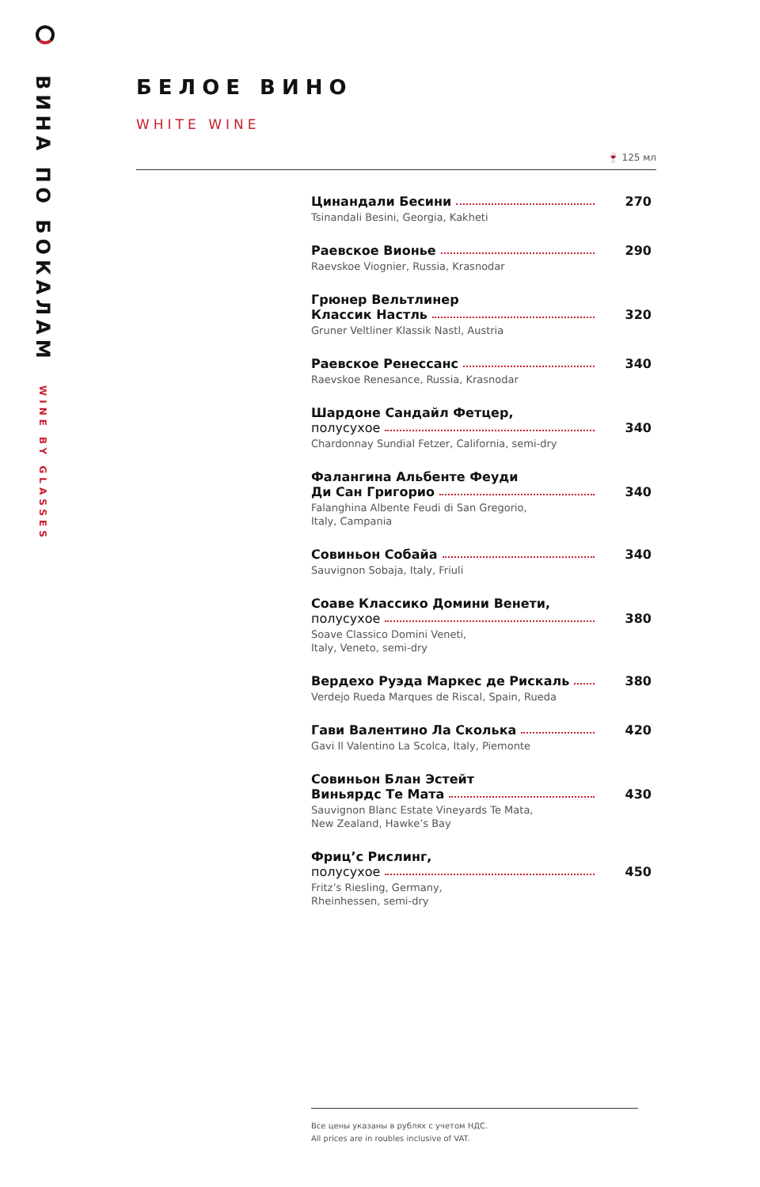ВИНА ПО БОКАЛАМ WINE BY GLASSES
БЕЛОЕ ВИНО
WHITE WINE
🍷 125 мл
Цинандали Бесини 270
Tsinandali Besini, Georgia, Kakheti
Раевское Вионье 290
Raevskoe Viognier, Russia, Krasnodar
Грюнер Вельтлинер
Классик Настль 320
Gruner Veltliner Klassik Nastl, Austria
Раевское Ренессанс 340
Raevskoe Renesance, Russia, Krasnodar
Шардоне Сандайл Фетцер,
полусухое 340
Chardonnay Sundial Fetzer, California, semi-dry
Фалангина Альбенте Феуди
Ди Сан Григорио 340
Falanghina Albente Feudi di San Gregorio,
Italy, Campania
Совиньон Собайа 340
Sauvignon Sobaja, Italy, Friuli
Соаве Классико Домини Венети,
полусухое 380
Soave Classico Domini Veneti,
Italy, Veneto, semi-dry
Вердехо Руэда Маркес де Рискаль 380
Verdejo Rueda Marques de Riscal, Spain, Rueda
Гави Валентино Ла Сколька 420
Gavi Il Valentino La Scolca, Italy, Piemonte
Совиньон Блан Эстейт
Виньярдс Те Мата 430
Sauvignon Blanc Estate Vineyards Te Mata,
New Zealand, Hawke’s Bay
Фриц’с Рислинг,
полусухое 450
Fritz’s Riesling, Germany,
Rheinhessen, semi-dry
Все цены указаны в рублях с учетом НДС.
All prices are in roubles inclusive of VAT.